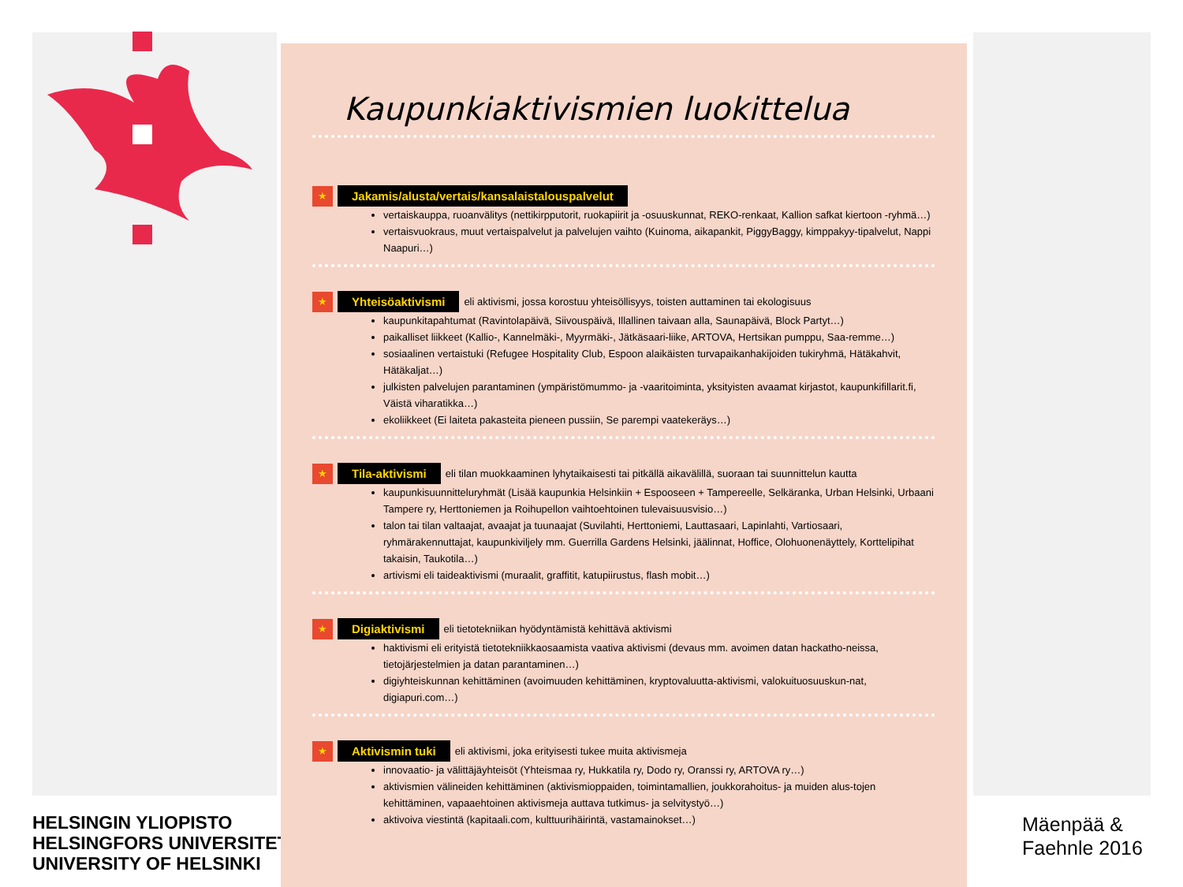HELSINGIN YLIOPISTO
HELSINGFORS UNIVERSITET
UNIVERSITY OF HELSINKI
Mäenpää &
Faehnle 2016
Kaupunkiaktivismien luokittelua
★ Jakamis/alusta/vertais/kansalaistalouspalvelut
vertaiskauppa, ruoanvälitys (nettikirpputorit, ruokapiirit ja -osuuskunnat, REKO-renkaat, Kallion safkat kiertoon -ryhmä…)
vertaisvuokraus, muut vertaispalvelut ja palvelujen vaihto (Kuinoma, aikapankit, PiggyBaggy, kimppakyy-tipalvelut, Nappi Naapuri…)
★ Yhteisöaktivismi eli aktivismi, jossa korostuu yhteisöllisyys, toisten auttaminen tai ekologisuus
kaupunkitapahtumat (Ravintolapäivä, Siivouspäivä, Illallinen taivaan alla, Saunapäivä, Block Partyt…)
paikalliset liikkeet (Kallio-, Kannelmäki-, Myyrmäki-, Jätkäsaari-liike, ARTOVA, Hertsikan pumppu, Saa-remme…)
sosiaalinen vertaistuki (Refugee Hospitality Club, Espoon alaikäisten turvapaikanhakijoiden tukiryhmä, Hätäkahvit, Hätäkaljat…)
julkisten palvelujen parantaminen (ympäristömummo- ja -vaaritoiminta, yksityisten avaamat kirjastot, kaupunkifillarit.fi, Väistä viharatikka…)
ekoliikkeet (Ei laiteta pakasteita pieneen pussiin, Se parempi vaatekeräys…)
★ Tila-aktivismi eli tilan muokkaaminen lyhytaikaisesti tai pitkällä aikavälillä, suoraan tai suunnittelun kautta
kaupunkisuunnitteluryhmät (Lisää kaupunkia Helsinkiin + Espooseen + Tampereelle, Selkäranka, Urban Helsinki, Urbaani Tampere ry, Herttoniemen ja Roihupellon vaihtoehtoinen tulevaisuusvisio…)
talon tai tilan valtaajat, avaajat ja tuunaajat (Suvilahti, Herttoniemi, Lauttasaari, Lapinlahti, Vartiosaari, ryhmärakennuttajat, kaupunkiviljely mm. Guerrilla Gardens Helsinki, jäälinnat, Hoffice, Olohuonenäyttely, Korttelipihat takaisin, Taukotila…)
artivismi eli taideaktivismi (muraalit, graffitit, katupiirustus, flash mobit…)
★ Digiaktivismi eli tietotekniikan hyödyntämistä kehittävä aktivismi
haktivismi eli erityistä tietotekniikkaosaamista vaativa aktivismi (devaus mm. avoimen datan hackatho-neissa, tietojärjestelmien ja datan parantaminen…)
digiyhteiskunnan kehittäminen (avoimuuden kehittäminen, kryptovaluutta-aktivismi, valokuituosuuskun-nat, digiapuri.com…)
★ Aktivismin tuki eli aktivismi, joka erityisesti tukee muita aktivismeja
innovaatio- ja välittäjäyhteisöt (Yhteismaa ry, Hukkatila ry, Dodo ry, Oranssi ry, ARTOVA ry…)
aktivismien välineiden kehittäminen (aktivismioppaiden, toimintamallien, joukkorahoitus- ja muiden alus-tojen kehittäminen, vapaaehtoinen aktivismeja auttava tutkimus- ja selvitystyö…)
aktivoiva viestintä (kapitaali.com, kulttuurihäirintä, vastamainokset…)